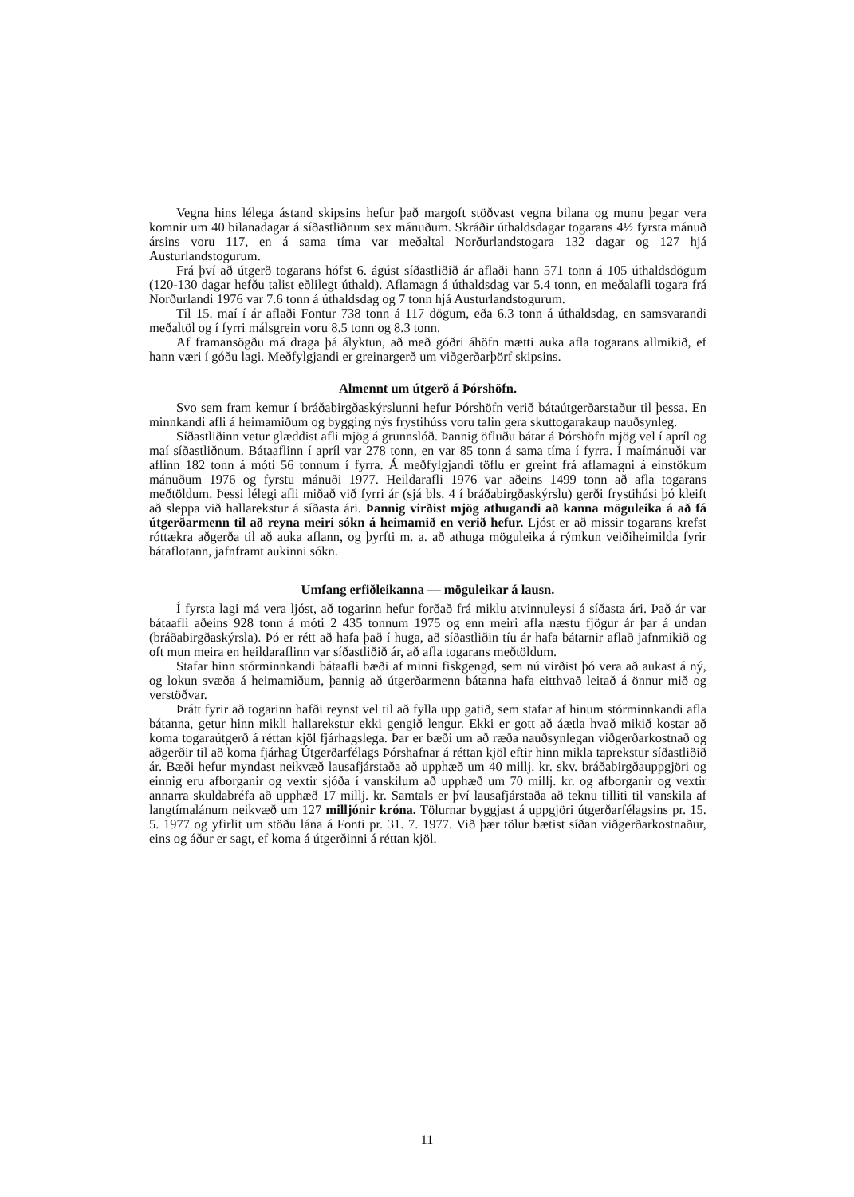Vegna hins lélega ástand skipsins hefur það margoft stöðvast vegna bilana og munu þegar vera komnir um 40 bilanadagar á síðastliðnum sex mánuðum. Skráðir úthaldsdagar togarans 4½ fyrsta mánuð ársins voru 117, en á sama tíma var meðaltal Norðurlandstogara 132 dagar og 127 hjá Austurlandstogurum.
Frá því að útgerð togarans hófst 6. ágúst síðastliðið ár aflaði hann 571 tonn á 105 úthaldsdögum (120-130 dagar hefðu talist eðlilegt úthald). Aflamagn á úthaldsdag var 5.4 tonn, en meðalafli togara frá Norðurlandi 1976 var 7.6 tonn á úthaldsdag og 7 tonn hjá Austurlandstogurum.
Til 15. maí í ár aflaði Fontur 738 tonn á 117 dögum, eða 6.3 tonn á úthaldsdag, en samsvarandi meðaltöl og í fyrri málsgrein voru 8.5 tonn og 8.3 tonn.
Af framansögðu má draga þá ályktun, að með góðri áhöfn mætti auka afla togarans allmikið, ef hann væri í góðu lagi. Meðfylgjandi er greinargerð um viðgerðarþörf skipsins.
Almennt um útgerð á Þórshöfn.
Svo sem fram kemur í bráðabirgðaskýrslunni hefur Þórshöfn verið bátaútgerðarstaður til þessa. En minnkandi afli á heimamiðum og bygging nýs frystihúss voru talin gera skuttogarakaup nauðsynleg.
Síðastliðinn vetur glæddist afli mjög á grunnslóð. Þannig öfluðu bátar á Þórshöfn mjög vel í apríl og maí síðastliðnum. Bátaaflinn í apríl var 278 tonn, en var 85 tonn á sama tíma í fyrra. Í maímánuði var aflinn 182 tonn á móti 56 tonnum í fyrra. Á meðfylgjandi töflu er greint frá aflamagni á einstökum mánuðum 1976 og fyrstu mánuði 1977. Heildarafli 1976 var aðeins 1499 tonn að afla togarans meðtöldum. Þessi lélegi afli miðað við fyrri ár (sjá bls. 4 í bráðabirgðaskýrslu) gerði frystihúsi þó kleift að sleppa við hallarekstur á síðasta ári. Þannig virðist mjög athugandi að kanna möguleika á að fá útgerðarmenn til að reyna meiri sókn á heimamið en verið hefur. Ljóst er að missir togarans krefst róttækra aðgerða til að auka aflann, og þyrfti m. a. að athuga möguleika á rýmkun veiðiheimilda fyrir bátaflotann, jafnframt aukinni sókn.
Umfang erfiðleikanna — möguleikar á lausn.
Í fyrsta lagi má vera ljóst, að togarinn hefur forðað frá miklu atvinnuleysi á síðasta ári. Það ár var bátaafli aðeins 928 tonn á móti 2 435 tonnum 1975 og enn meiri afla næstu fjögur ár þar á undan (bráðabirgðaskýrsla). Þó er rétt að hafa það í huga, að síðastliðin tíu ár hafa bátarnir aflað jafnmikið og oft mun meira en heildaraflinn var síðastliðið ár, að afla togarans meðtöldum.
Stafar hinn stórminnkandi bátaafli bæði af minni fiskgengd, sem nú virðist þó vera að aukast á ný, og lokun svæða á heimamiðum, þannig að útgerðarmenn bátanna hafa eitthvað leitað á önnur mið og verstöðvar.
Þrátt fyrir að togarinn hafði reynst vel til að fylla upp gatið, sem stafar af hinum stórminnkandi afla bátanna, getur hinn mikli hallarekstur ekki gengið lengur. Ekki er gott að áætla hvað mikið kostar að koma togaraútgerð á réttan kjöl fjárhagslega. Þar er bæði um að ræða nauðsynlegan viðgerðarkostnað og aðgerðir til að koma fjárhag Útgerðarfélags Þórshafnar á réttan kjöl eftir hinn mikla taprekstur síðastliðið ár. Bæði hefur myndast neikvæð lausafjárstaða að upphæð um 40 millj. kr. skv. bráðabirgðauppgjöri og einnig eru afborganir og vextir sjóða í vanskilum að upphæð um 70 millj. kr. og afborganir og vextir annarra skuldabréfa að upphæð 17 millj. kr. Samtals er því lausafjárstaða að teknu tilliti til vanskila af langtímalánum neikvæð um 127 milljónir króna. Tölurnar byggjast á uppgjöri útgerðarfélagsins pr. 15. 5. 1977 og yfirlit um stöðu lána á Fonti pr. 31. 7. 1977. Við þær tölur bætist síðan viðgerðarkostnaður, eins og áður er sagt, ef koma á útgerðinni á réttan kjöl.
11